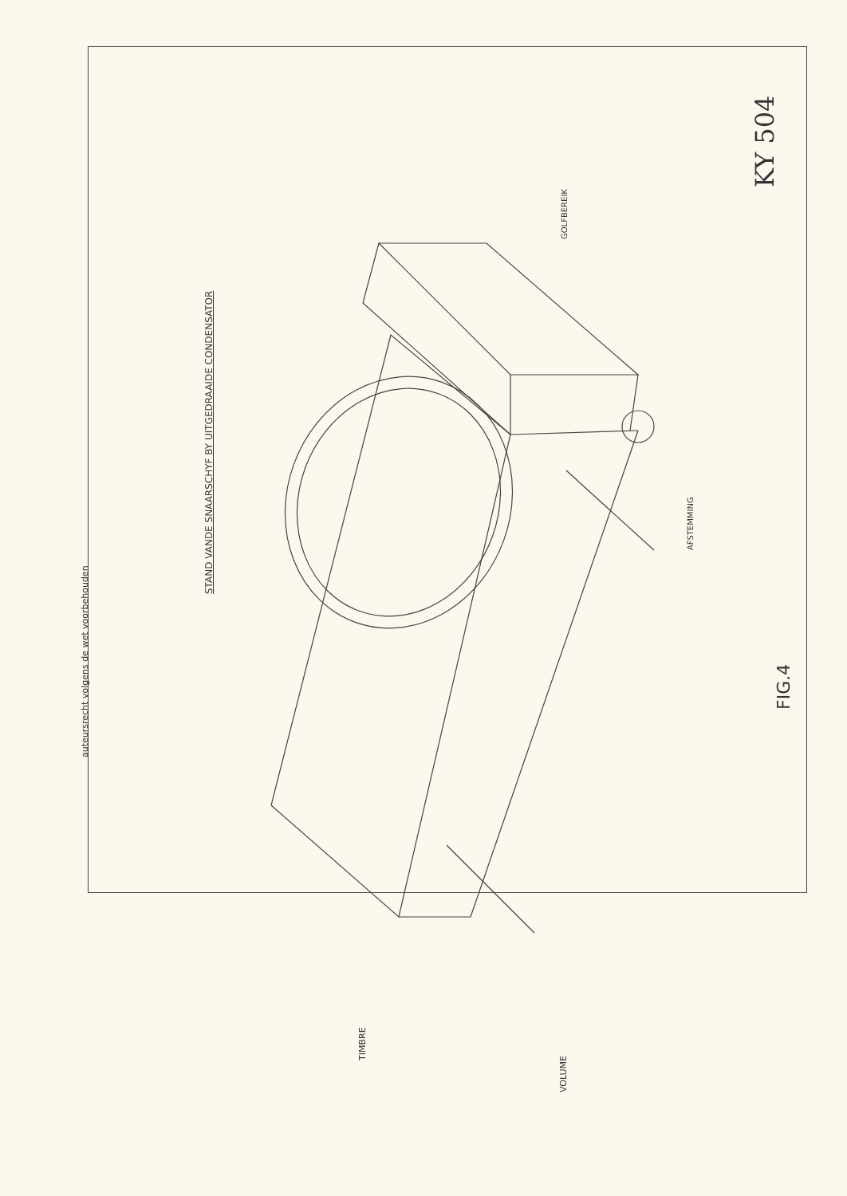auteursrecht volgens de wet voorbehouden
STAND VANDE SNAARSCHYF BY UITGEDRAAIDE CONDENSATOR
GOLFBEREIK
KY 504
AFSTEMMING
FIG.4
TIMBRE
VOLUME